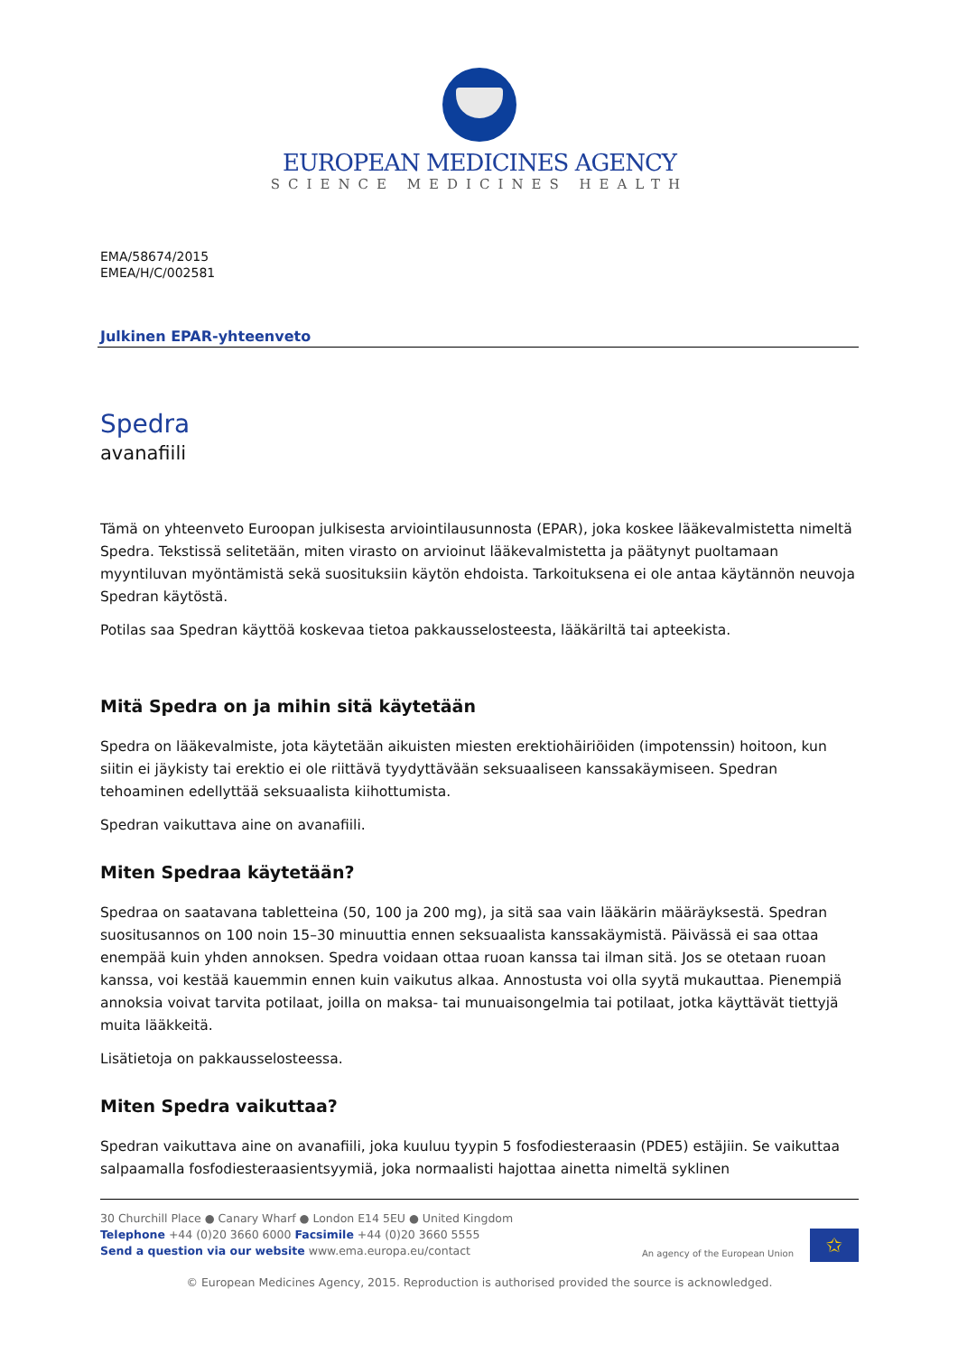EUROPEAN MEDICINES AGENCY
SCIENCE MEDICINES HEALTH
EMA/58674/2015
EMEA/H/C/002581
Julkinen EPAR-yhteenveto
Spedra
avanafiili
Tämä on yhteenveto Euroopan julkisesta arviointilausunnosta (EPAR), joka koskee lääkevalmistetta nimeltä Spedra. Tekstissä selitetään, miten virasto on arvioinut lääkevalmistetta ja päätynyt puoltamaan myyntiluvan myöntämistä sekä suosituksiin käytön ehdoista. Tarkoituksena ei ole antaa käytännön neuvoja Spedran käytöstä.
Potilas saa Spedran käyttöä koskevaa tietoa pakkausselosteesta, lääkäriltä tai apteekista.
Mitä Spedra on ja mihin sitä käytetään
Spedra on lääkevalmiste, jota käytetään aikuisten miesten erektiohäiriöiden (impotenssin) hoitoon, kun siitin ei jäykisty tai erektio ei ole riittävä tyydyttävään seksuaaliseen kanssakäymiseen. Spedran tehoaminen edellyttää seksuaalista kiihottumista.
Spedran vaikuttava aine on avanafiili.
Miten Spedraa käytetään?
Spedraa on saatavana tabletteina (50, 100 ja 200 mg), ja sitä saa vain lääkärin määräyksestä. Spedran suositusannos on 100 noin 15–30 minuuttia ennen seksuaalista kanssakäymistä. Päivässä ei saa ottaa enempää kuin yhden annoksen. Spedra voidaan ottaa ruoan kanssa tai ilman sitä. Jos se otetaan ruoan kanssa, voi kestää kauemmin ennen kuin vaikutus alkaa. Annostusta voi olla syytä mukauttaa. Pienempiä annoksia voivat tarvita potilaat, joilla on maksa- tai munuaisongelmia tai potilaat, jotka käyttävät tiettyjä muita lääkkeitä.
Lisätietoja on pakkausselosteessa.
Miten Spedra vaikuttaa?
Spedran vaikuttava aine on avanafiili, joka kuuluu tyypin 5 fosfodiesteraasin (PDE5) estäjiin. Se vaikuttaa salpaamalla fosfodiesteraasientsyymiä, joka normaalisti hajottaa ainetta nimeltä syklinen
30 Churchill Place ● Canary Wharf ● London E14 5EU ● United Kingdom
Telephone +44 (0)20 3660 6000 Facsimile +44 (0)20 3660 5555
Send a question via our website www.ema.europa.eu/contact
An agency of the European Union
✩
© European Medicines Agency, 2015. Reproduction is authorised provided the source is acknowledged.